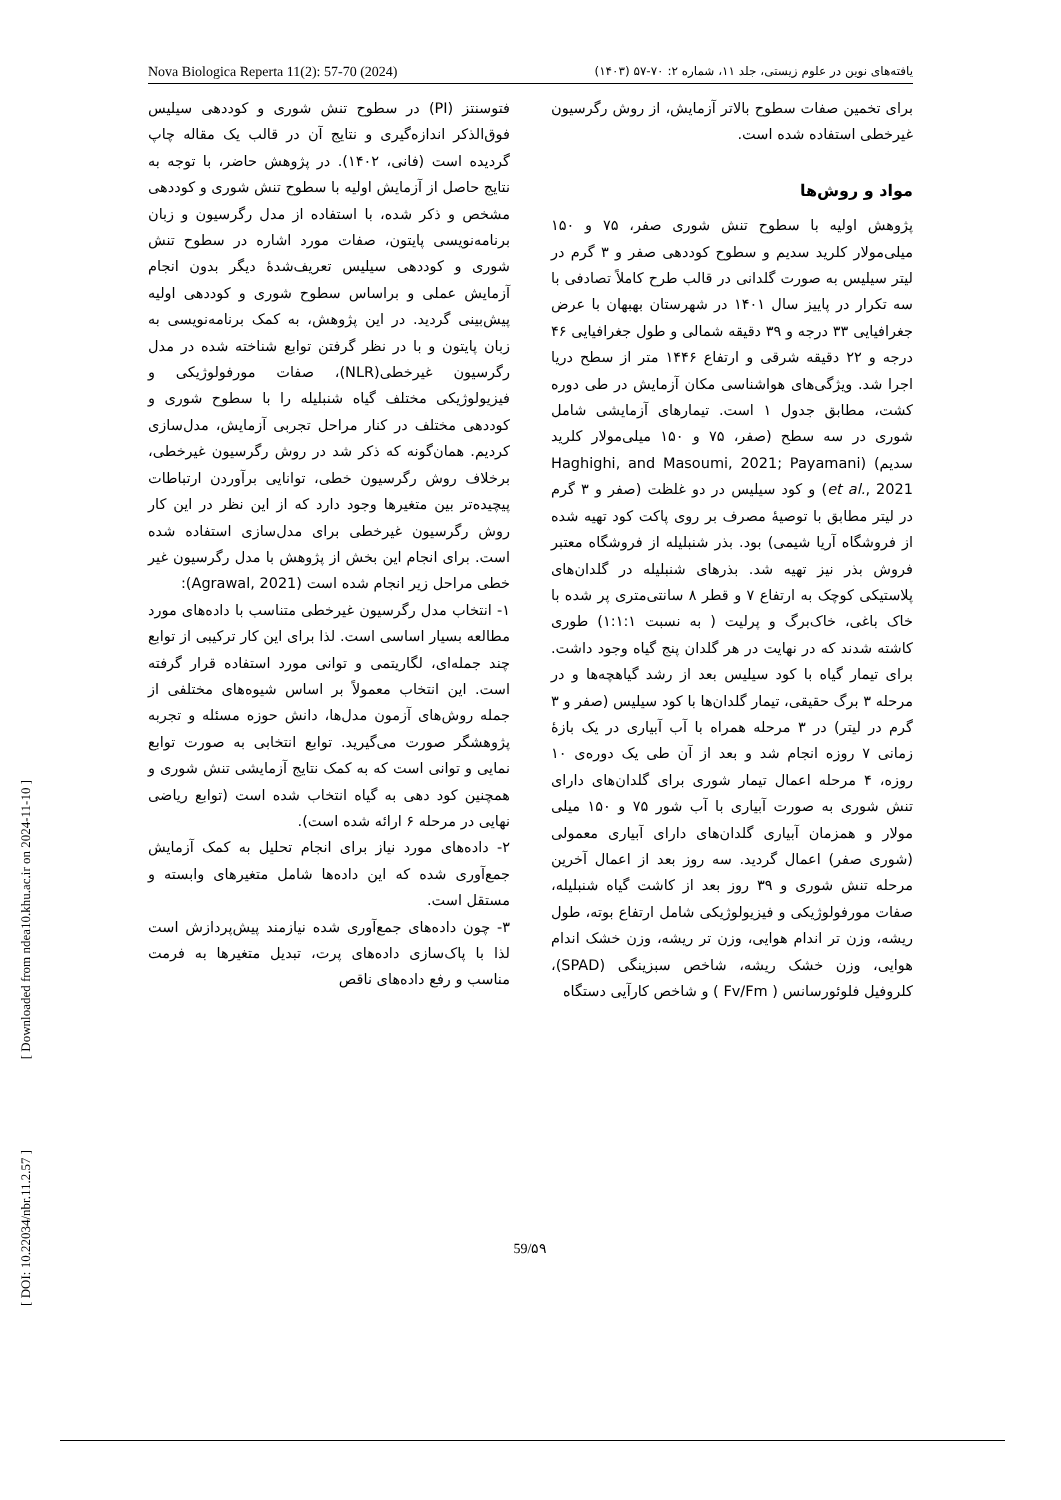Nova Biologica Reperta 11(2): 57-70 (2024) یافته‌های نوین در علوم زیستی، جلد ۱۱، شماره ۲: ۷۰-۵۷ (۱۴۰۳)
برای تخمین صفات سطوح بالاتر آزمایش، از روش رگرسیون غیرخطی استفاده شده است.
مواد و روش‌ها
پژوهش اولیه با سطوح تنش شوری صفر، ۷۵ و ۱۵۰ میلی‌مولار کلرید سدیم و سطوح کوددهی صفر و ۳ گرم در لیتر سیلیس به صورت گلدانی در قالب طرح کاملاً تصادفی با سه تکرار در پاییز سال ۱۴۰۱ در شهرستان بهبهان با عرض جغرافیایی ۳۳ درجه و ۳۹ دقیقه شمالی و طول جغرافیایی ۴۶ درجه و ۲۲ دقیقه شرقی و ارتفاع ۱۴۴۶ متر از سطح دریا اجرا شد. ویژگی‌های هواشناسی مکان آزمایش در طی دوره کشت، مطابق جدول ۱ است. تیمارهای آزمایشی شامل شوری در سه سطح (صفر، ۷۵ و ۱۵۰ میلی‌مولار کلرید سدیم) (Haghighi, and Masoumi, 2021; Payamani et al., 2021) و کود سیلیس در دو غلظت (صفر و ۳ گرم در لیتر مطابق با توصیهٔ مصرف بر روی پاکت کود تهیه شده از فروشگاه آریا شیمی) بود. بذر شنبلیله از فروشگاه معتبر فروش بذر نیز تهیه شد. بذرهای شنبلیله در گلدان‌های پلاستیکی کوچک به ارتفاع ۷ و قطر ۸ سانتی‌متری پر شده با خاک باغی، خاک‌برگ و پرلیت ( به نسبت ۱:۱:۱) طوری کاشته شدند که در نهایت در هر گلدان پنج گیاه وجود داشت. برای تیمار گیاه با کود سیلیس بعد از رشد گیاهچه‌ها و در مرحله ۳ برگ حقیقی، تیمار گلدان‌ها با کود سیلیس (صفر و ۳ گرم در لیتر) در ۳ مرحله همراه با آب آبیاری در یک بازهٔ زمانی ۷ روزه انجام شد و بعد از آن طی یک دوره‌ی ۱۰ روزه، ۴ مرحله اعمال تیمار شوری برای گلدان‌های دارای تنش شوری به صورت آبیاری با آب شور ۷۵ و ۱۵۰ میلی مولار و همزمان آبیاری گلدان‌های دارای آبیاری معمولی (شوری صفر) اعمال گردید. سه روز بعد از اعمال آخرین مرحله تنش شوری و ۳۹ روز بعد از کاشت گیاه شنبلیله، صفات مورفولوژیکی و فیزیولوژیکی شامل ارتفاع بوته، طول ریشه، وزن تر اندام هوایی، وزن تر ریشه، وزن خشک اندام هوایی، وزن خشک ریشه، شاخص سبزینگی (SPAD)، کلروفیل فلوئورسانس ( Fv/Fm ) و شاخص کارآیی دستگاه
فتوسنتز (PI) در سطوح تنش شوری و کوددهی سیلیس فوق‌الذکر اندازه‌گیری و نتایج آن در قالب یک مقاله چاپ گردیده است (فانی، ۱۴۰۲). در پژوهش حاضر، با توجه به نتایج حاصل از آزمایش اولیه با سطوح تنش شوری و کوددهی مشخص و ذکر شده، با استفاده از مدل رگرسیون و زبان برنامه‌نویسی پایتون، صفات مورد اشاره در سطوح تنش شوری و کوددهی سیلیس تعریف‌شدهٔ دیگر بدون انجام آزمایش عملی و براساس سطوح شوری و کوددهی اولیه پیش‌بینی گردید. در این پژوهش، به کمک برنامه‌نویسی به زبان پایتون و با در نظر گرفتن توابع شناخته شده در مدل رگرسیون غیرخطی(NLR)، صفات مورفولوژیکی و فیزیولوژیکی مختلف گیاه شنبلیله را با سطوح شوری و کوددهی مختلف در کنار مراحل تجربی آزمایش، مدل‌سازی کردیم. همان‌گونه که ذکر شد در روش رگرسیون غیرخطی، برخلاف روش رگرسیون خطی، توانایی برآوردن ارتباطات پیچیده‌تر بین متغیرها وجود دارد که از این نظر در این کار روش رگرسیون غیرخطی برای مدل‌سازی استفاده شده است. برای انجام این بخش از پژوهش با مدل رگرسیون غیر خطی مراحل زیر انجام شده است (Agrawal, 2021):
۱- انتخاب مدل رگرسیون غیرخطی متناسب با داده‌های مورد مطالعه بسیار اساسی است. لذا برای این کار ترکیبی از توابع چند جمله‌ای، لگاریتمی و توانی مورد استفاده قرار گرفته است. این انتخاب معمولاً بر اساس شیوه‌های مختلفی از جمله روش‌های آزمون مدل‌ها، دانش حوزه مسئله و تجربه پژوهشگر صورت می‌گیرید. توابع انتخابی به صورت توابع نمایی و توانی است که به کمک نتایج آزمایشی تنش شوری و همچنین کود دهی به گیاه انتخاب شده است (توابع ریاضی نهایی در مرحله ۶ ارائه شده است).
۲- داده‌های مورد نیاز برای انجام تحلیل به کمک آزمایش جمع‌آوری شده که این داده‌ها شامل متغیرهای وابسته و مستقل است.
۳- چون داده‌های جمع‌آوری شده نیازمند پیش‌پردازش است لذا با پاک‌سازی داده‌های پرت، تبدیل متغیرها به فرمت مناسب و رفع داده‌های ناقص
[ Downloaded from ndea10.khu.ac.ir on 2024-11-10 ]
[ DOI: 10.22034/nbr.11.2.57 ]
59/۵۹